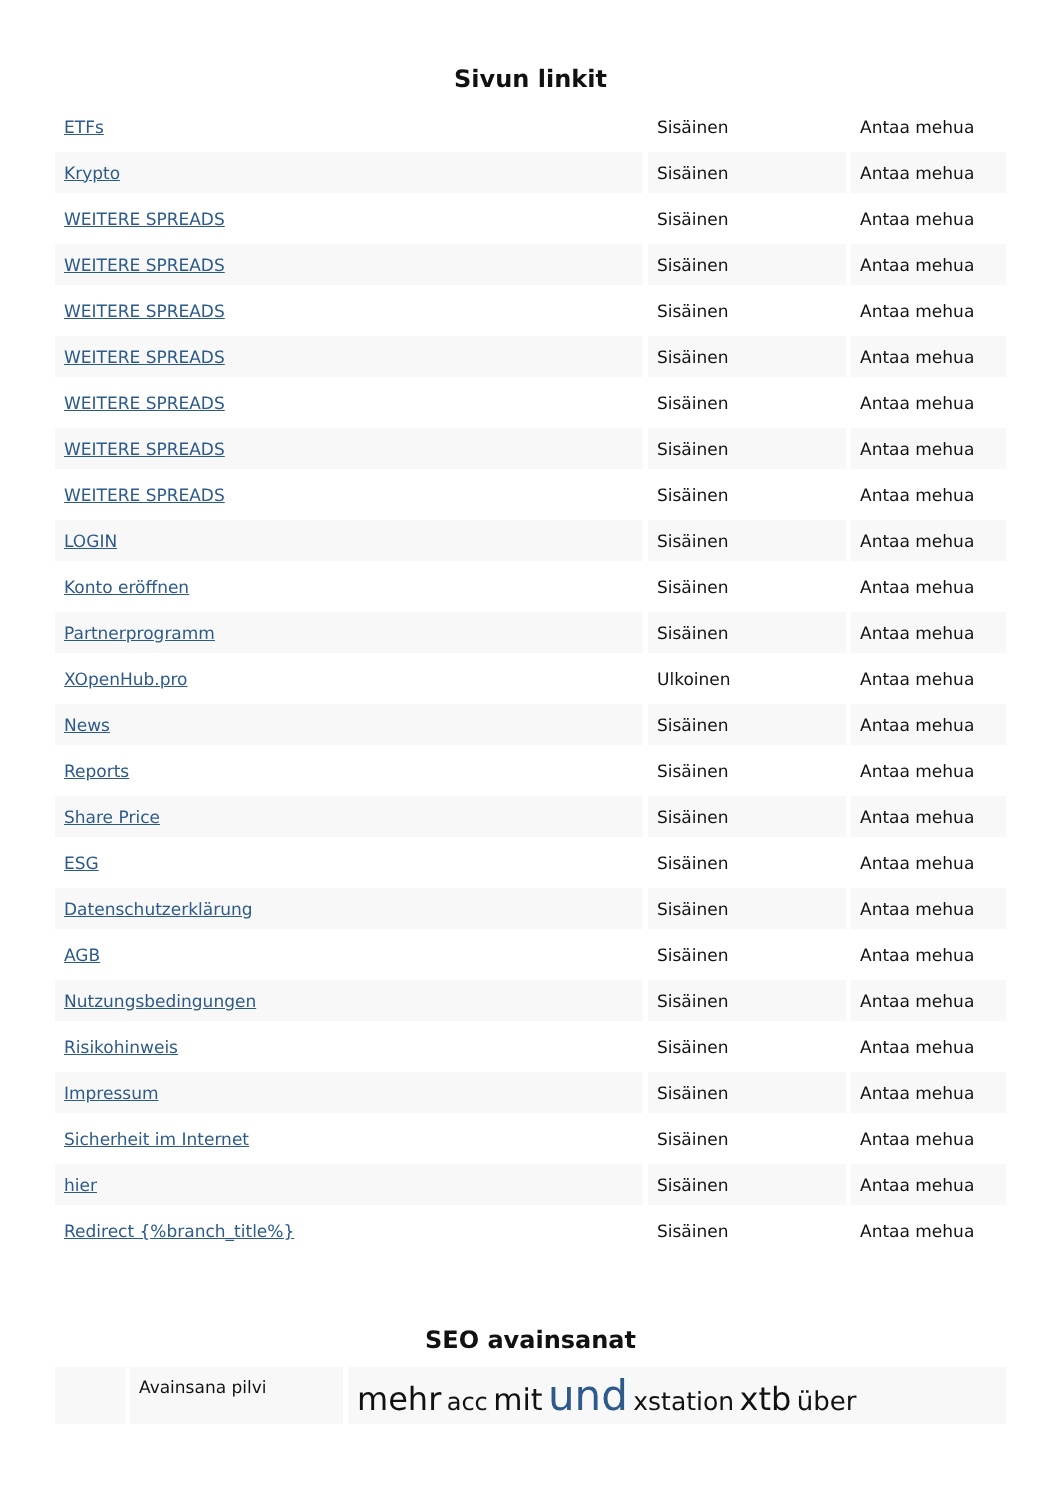Sivun linkit
| ETFs | Sisäinen | Antaa mehua |
| Krypto | Sisäinen | Antaa mehua |
| WEITERE SPREADS | Sisäinen | Antaa mehua |
| WEITERE SPREADS | Sisäinen | Antaa mehua |
| WEITERE SPREADS | Sisäinen | Antaa mehua |
| WEITERE SPREADS | Sisäinen | Antaa mehua |
| WEITERE SPREADS | Sisäinen | Antaa mehua |
| WEITERE SPREADS | Sisäinen | Antaa mehua |
| WEITERE SPREADS | Sisäinen | Antaa mehua |
| LOGIN | Sisäinen | Antaa mehua |
| Konto eröffnen | Sisäinen | Antaa mehua |
| Partnerprogramm | Sisäinen | Antaa mehua |
| XOpenHub.pro | Ulkoinen | Antaa mehua |
| News | Sisäinen | Antaa mehua |
| Reports | Sisäinen | Antaa mehua |
| Share Price | Sisäinen | Antaa mehua |
| ESG | Sisäinen | Antaa mehua |
| Datenschutzerklärung | Sisäinen | Antaa mehua |
| AGB | Sisäinen | Antaa mehua |
| Nutzungsbedingungen | Sisäinen | Antaa mehua |
| Risikohinweis | Sisäinen | Antaa mehua |
| Impressum | Sisäinen | Antaa mehua |
| Sicherheit im Internet | Sisäinen | Antaa mehua |
| hier | Sisäinen | Antaa mehua |
| Redirect {%branch_title%} | Sisäinen | Antaa mehua |
SEO avainsanat
| | Avainsana pilvi | mehr acc mit und xstation xtb über |